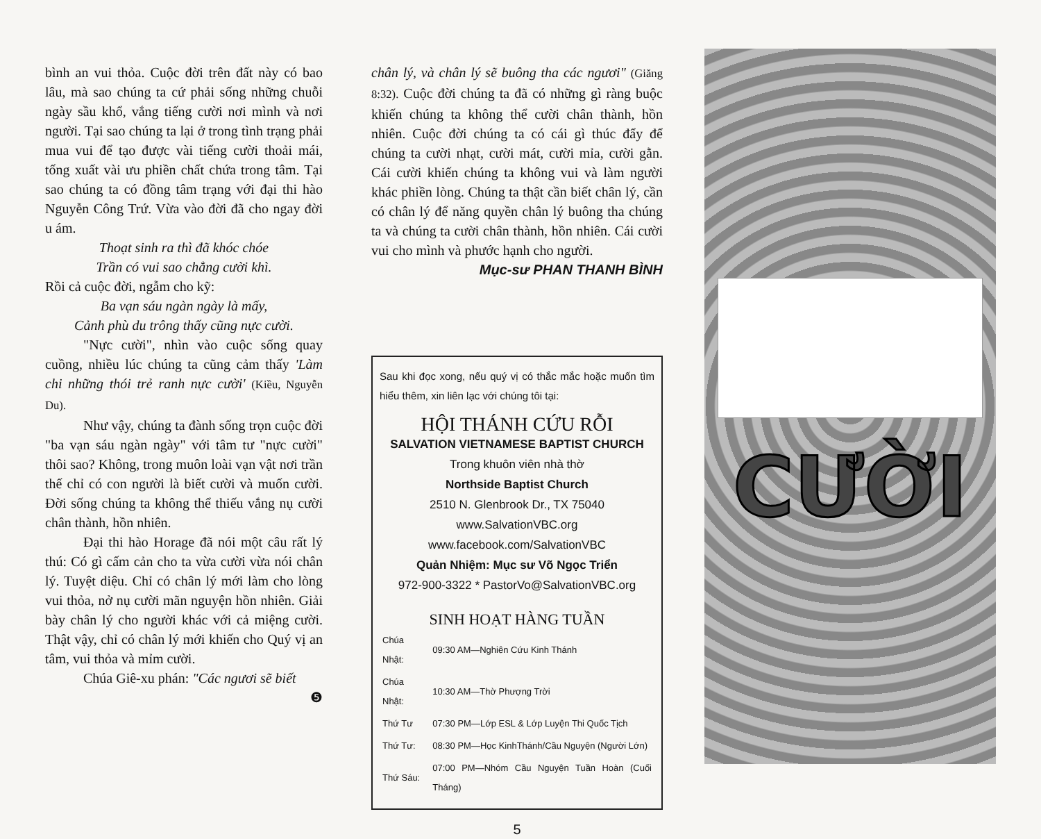bình an vui thỏa. Cuộc đời trên đất này có bao lâu, mà sao chúng ta cứ phải sống những chuỗi ngày sầu khổ, vắng tiếng cười nơi mình và nơi người. Tại sao chúng ta lại ở trong tình trạng phải mua vui để tạo được vài tiếng cười thoải mái, tống xuất vài ưu phiền chất chứa trong tâm. Tại sao chúng ta có đồng tâm trạng với đại thi hào Nguyễn Công Trứ. Vừa vào đời đã cho ngay đời u ám.
Thoạt sinh ra thì đã khóc chóe
Trần có vui sao chẳng cười khì.
Rồi cả cuộc đời, ngẫm cho kỹ:
Ba vạn sáu ngàn ngày là mấy,
Cảnh phù du trông thấy cũng nực cười.
"Nực cười", nhìn vào cuộc sống quay cuồng, nhiều lúc chúng ta cũng cảm thấy 'Làm chi những thói trẻ ranh nực cười' (Kiều, Nguyễn Du).
Như vậy, chúng ta đành sống trọn cuộc đời "ba vạn sáu ngàn ngày" với tâm tư "nực cười" thôi sao? Không, trong muôn loài vạn vật nơi trần thế chỉ có con người là biết cười và muốn cười. Đời sống chúng ta không thể thiếu vắng nụ cười chân thành, hồn nhiên.
Đại thi hào Horage đã nói một câu rất lý thú: Có gì cấm cản cho ta vừa cười vừa nói chân lý. Tuyệt diệu. Chỉ có chân lý mới làm cho lòng vui thỏa, nở nụ cười mãn nguyện hồn nhiên. Giải bày chân lý cho người khác với cả miệng cười. Thật vậy, chỉ có chân lý mới khiến cho Quý vị an tâm, vui thỏa và mỉm cười.
Chúa Giê-xu phán: "Các ngươi sẽ biết
❺
chân lý, và chân lý sẽ buông tha các ngươi" (Giăng 8:32). Cuộc đời chúng ta đã có những gì ràng buộc khiến chúng ta không thể cười chân thành, hồn nhiên. Cuộc đời chúng ta có cái gì thúc đẩy để chúng ta cười nhạt, cười mát, cười mỉa, cười gằn. Cái cười khiến chúng ta không vui và làm người khác phiền lòng. Chúng ta thật cần biết chân lý, cần có chân lý để năng quyền chân lý buông tha chúng ta và chúng ta cười chân thành, hồn nhiên. Cái cười vui cho mình và phước hạnh cho người.
Mục-sư PHAN THANH BÌNH
Sau khi đọc xong, nếu quý vị có thắc mắc hoặc muốn tìm hiểu thêm, xin liên lạc với chúng tôi tại:
HỘI THÁNH CỨU RỖI
SALVATION VIETNAMESE BAPTIST CHURCH
Trong khuôn viên nhà thờ
Northside Baptist Church
2510 N. Glenbrook Dr., TX 75040
www.SalvationVBC.org
www.facebook.com/SalvationVBC
Quản Nhiệm: Mục sư Võ Ngọc Triển
972-900-3322 * PastorVo@SalvationVBC.org
SINH HOẠT HÀNG TUẦN
| Chúa Nhật: | 09:30 AM—Nghiên Cứu Kinh Thánh |
| Chúa Nhật: | 10:30 AM—Thờ Phượng Trời |
| Thứ Tư | 07:30 PM—Lớp ESL & Lớp Luyện Thi Quốc Tịch |
| Thứ Tư: | 08:30 PM—Học KinhThánh/Cầu Nguyện (Người Lớn) |
| Thứ Sáu: | 07:00 PM—Nhóm Cầu Nguyện Tuần Hoàn (Cuối Tháng) |
5
CƯỜI